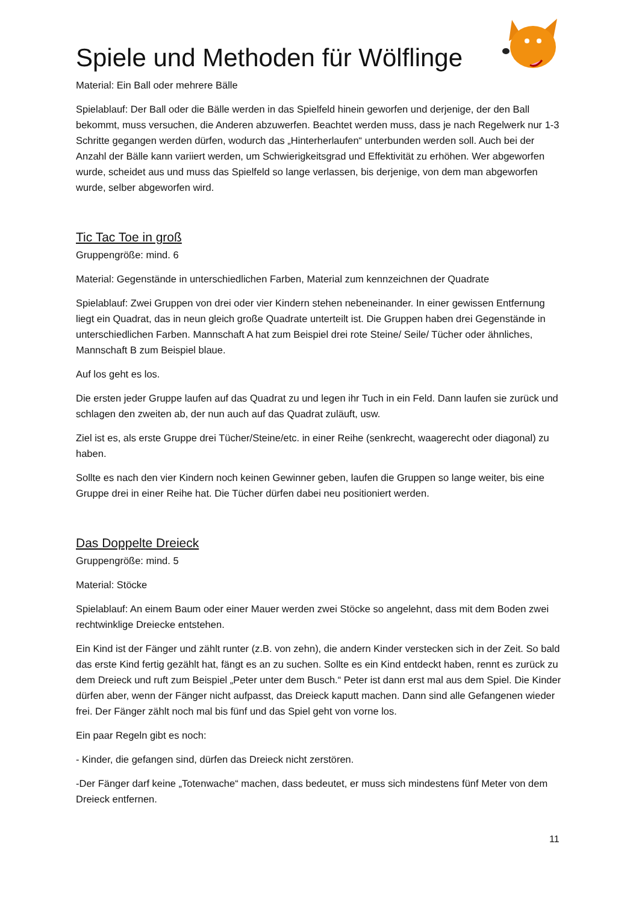Spiele und Methoden für Wölflinge
Material: Ein Ball oder mehrere Bälle
Spielablauf: Der Ball oder die Bälle werden in das Spielfeld hinein geworfen und derjenige, der den Ball bekommt, muss versuchen, die Anderen abzuwerfen. Beachtet werden muss, dass je nach Regelwerk nur 1-3 Schritte gegangen werden dürfen, wodurch das „Hinterherlaufen“ unterbunden werden soll. Auch bei der Anzahl der Bälle kann variiert werden, um Schwierigkeitsgrad und Effektivität zu erhöhen. Wer abgeworfen wurde, scheidet aus und muss das Spielfeld so lange verlassen, bis derjenige, von dem man abgeworfen wurde, selber abgeworfen wird.
Tic Tac Toe in groß
Gruppengröße: mind. 6
Material: Gegenstände in unterschiedlichen Farben, Material zum kennzeichnen der Quadrate
Spielablauf: Zwei Gruppen von drei oder vier Kindern stehen nebeneinander. In einer gewissen Entfernung liegt ein Quadrat, das in neun gleich große Quadrate unterteilt ist. Die Gruppen haben drei Gegenstände in unterschiedlichen Farben. Mannschaft A hat zum Beispiel drei rote Steine/ Seile/ Tücher oder ähnliches, Mannschaft B zum Beispiel blaue.
Auf los geht es los.
Die ersten jeder Gruppe laufen auf das Quadrat zu und legen ihr Tuch in ein Feld. Dann laufen sie zurück und schlagen den zweiten ab, der nun auch auf das Quadrat zuläuft, usw.
Ziel ist es, als erste Gruppe drei Tücher/Steine/etc. in einer Reihe (senkrecht, waagerecht oder diagonal) zu haben.
Sollte es nach den vier Kindern noch keinen Gewinner geben, laufen die Gruppen so lange weiter, bis eine Gruppe drei in einer Reihe hat. Die Tücher dürfen dabei neu positioniert werden.
Das Doppelte Dreieck
Gruppengröße: mind. 5
Material: Stöcke
Spielablauf: An einem Baum oder einer Mauer werden zwei Stöcke so angelehnt, dass mit dem Boden zwei rechtwinklige Dreiecke entstehen.
Ein Kind ist der Fänger und zählt runter (z.B. von zehn), die andern Kinder verstecken sich in der Zeit. So bald das erste Kind fertig gezählt hat, fängt es an zu suchen. Sollte es ein Kind entdeckt haben, rennt es zurück zu dem Dreieck und ruft zum Beispiel „Peter unter dem Busch.“ Peter ist dann erst mal aus dem Spiel. Die Kinder dürfen aber, wenn der Fänger nicht aufpasst, das Dreieck kaputt machen. Dann sind alle Gefangenen wieder frei. Der Fänger zählt noch mal bis fünf und das Spiel geht von vorne los.
Ein paar Regeln gibt es noch:
- Kinder, die gefangen sind, dürfen das Dreieck nicht zerstören.
-Der Fänger darf keine „Totenwache“ machen, dass bedeutet, er muss sich mindestens fünf Meter von dem Dreieck entfernen.
11